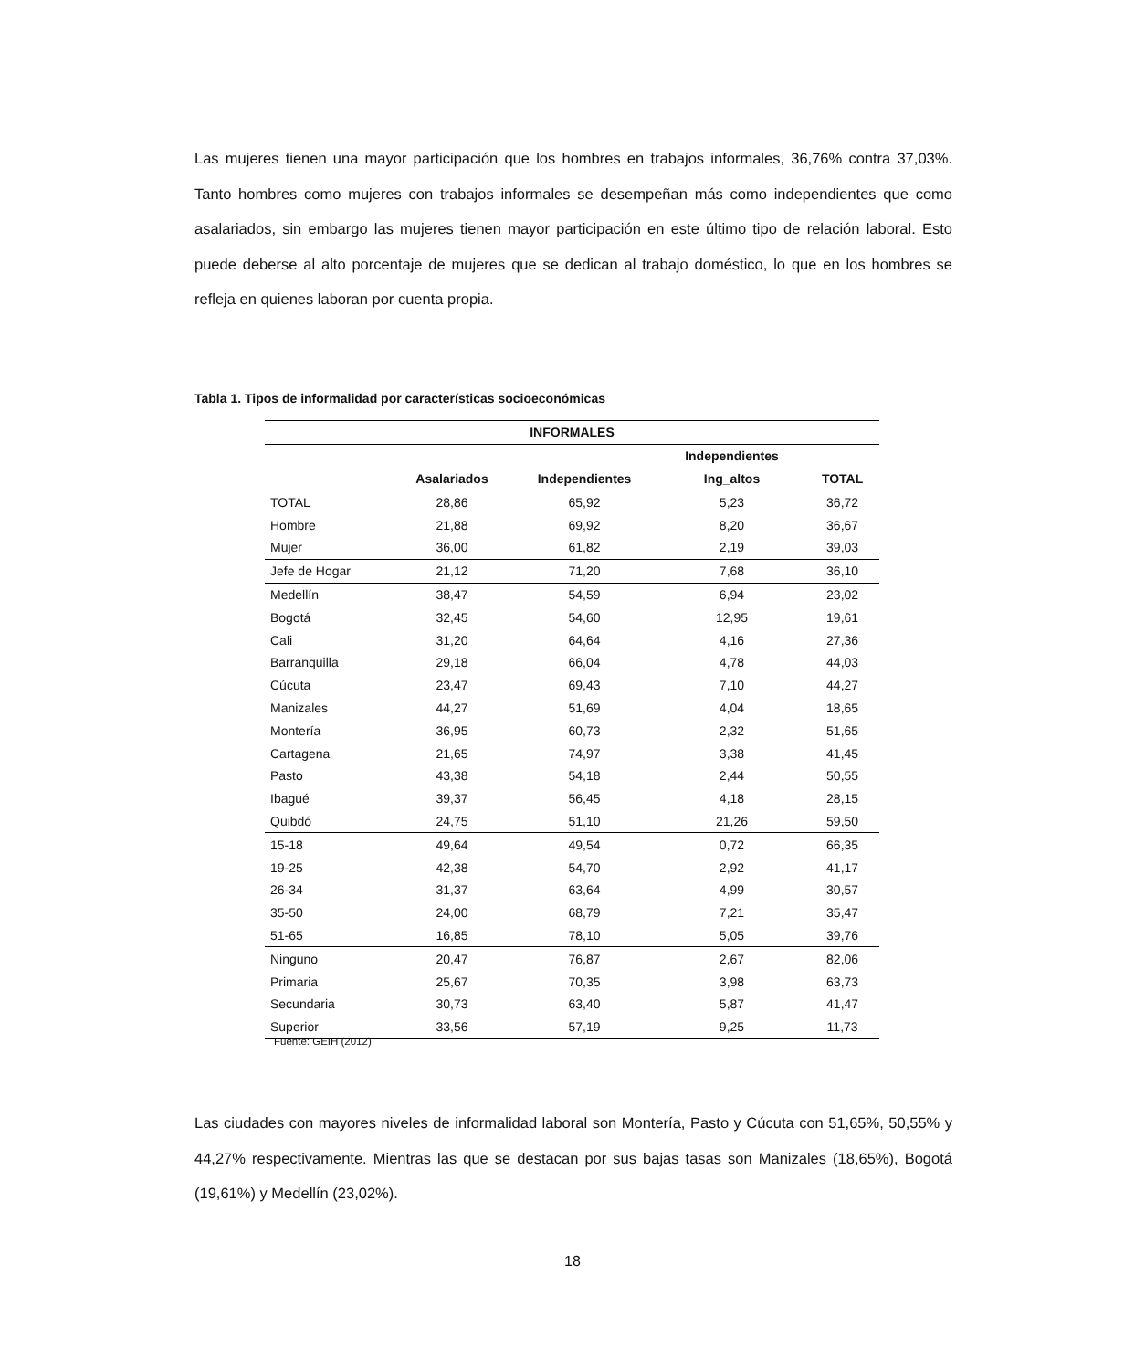Las mujeres tienen una mayor participación que los hombres en trabajos informales, 36,76% contra 37,03%. Tanto hombres como mujeres con trabajos informales se desempeñan más como independientes que como asalariados, sin embargo las mujeres tienen mayor participación en este último tipo de relación laboral. Esto puede deberse al alto porcentaje de mujeres que se dedican al trabajo doméstico, lo que en los hombres se refleja en quienes laboran por cuenta propia.
Tabla 1. Tipos de informalidad por características socioeconómicas
| INFORMALES | | | | |
| --- | --- | --- | --- | --- |
| | | | Independientes | |
| | Asalariados | Independientes | Ing_altos | TOTAL |
| TOTAL | 28,86 | 65,92 | 5,23 | 36,72 |
| Hombre | 21,88 | 69,92 | 8,20 | 36,67 |
| Mujer | 36,00 | 61,82 | 2,19 | 39,03 |
| Jefe de Hogar | 21,12 | 71,20 | 7,68 | 36,10 |
| Medellín | 38,47 | 54,59 | 6,94 | 23,02 |
| Bogotá | 32,45 | 54,60 | 12,95 | 19,61 |
| Cali | 31,20 | 64,64 | 4,16 | 27,36 |
| Barranquilla | 29,18 | 66,04 | 4,78 | 44,03 |
| Cúcuta | 23,47 | 69,43 | 7,10 | 44,27 |
| Manizales | 44,27 | 51,69 | 4,04 | 18,65 |
| Montería | 36,95 | 60,73 | 2,32 | 51,65 |
| Cartagena | 21,65 | 74,97 | 3,38 | 41,45 |
| Pasto | 43,38 | 54,18 | 2,44 | 50,55 |
| Ibagué | 39,37 | 56,45 | 4,18 | 28,15 |
| Quibdó | 24,75 | 51,10 | 21,26 | 59,50 |
| 15-18 | 49,64 | 49,54 | 0,72 | 66,35 |
| 19-25 | 42,38 | 54,70 | 2,92 | 41,17 |
| 26-34 | 31,37 | 63,64 | 4,99 | 30,57 |
| 35-50 | 24,00 | 68,79 | 7,21 | 35,47 |
| 51-65 | 16,85 | 78,10 | 5,05 | 39,76 |
| Ninguno | 20,47 | 76,87 | 2,67 | 82,06 |
| Primaria | 25,67 | 70,35 | 3,98 | 63,73 |
| Secundaria | 30,73 | 63,40 | 5,87 | 41,47 |
| Superior | 33,56 | 57,19 | 9,25 | 11,73 |
Fuente: GEIH (2012)
Las ciudades con mayores niveles de informalidad laboral son Montería, Pasto y Cúcuta con 51,65%, 50,55% y 44,27% respectivamente. Mientras las que se destacan por sus bajas tasas son Manizales (18,65%), Bogotá (19,61%) y Medellín (23,02%).
18